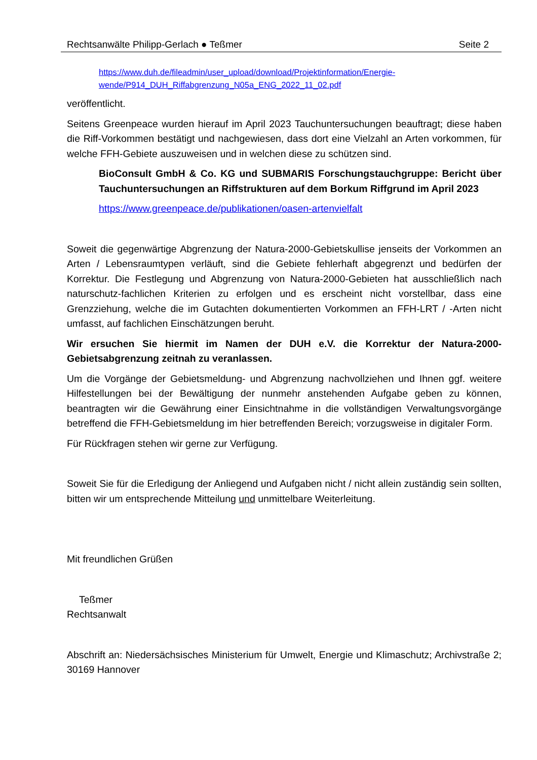Rechtsanwälte Philipp-Gerlach ● Teßmer Seite 2
https://www.duh.de/fileadmin/user_upload/download/Projektinformation/Energie-wende/P914_DUH_Riffabgrenzung_N05a_ENG_2022_11_02.pdf
veröffentlicht.
Seitens Greenpeace wurden hierauf im April 2023 Tauchuntersuchungen beauftragt; diese haben die Riff-Vorkommen bestätigt und nachgewiesen, dass dort eine Vielzahl an Arten vorkommen, für welche FFH-Gebiete auszuweisen und in welchen diese zu schützen sind.
BioConsult GmbH & Co. KG und SUBMARIS Forschungstauchgruppe: Bericht über Tauchuntersuchungen an Riffstrukturen auf dem Borkum Riffgrund im April 2023
https://www.greenpeace.de/publikationen/oasen-artenvielfalt
Soweit die gegenwärtige Abgrenzung der Natura-2000-Gebietskullise jenseits der Vorkommen an Arten / Lebensraumtypen verläuft, sind die Gebiete fehlerhaft abgegrenzt und bedürfen der Korrektur. Die Festlegung und Abgrenzung von Natura-2000-Gebieten hat ausschließlich nach naturschutz-fachlichen Kriterien zu erfolgen und es erscheint nicht vorstellbar, dass eine Grenzziehung, welche die im Gutachten dokumentierten Vorkommen an FFH-LRT / -Arten nicht umfasst, auf fachlichen Einschätzungen beruht.
Wir ersuchen Sie hiermit im Namen der DUH e.V. die Korrektur der Natura-2000-Gebietsabgrenzung zeitnah zu veranlassen.
Um die Vorgänge der Gebietsmeldung- und Abgrenzung nachvollziehen und Ihnen ggf. weitere Hilfestellungen bei der Bewältigung der nunmehr anstehenden Aufgabe geben zu können, beantragten wir die Gewährung einer Einsichtnahme in die vollständigen Verwaltungsvorgänge betreffend die FFH-Gebietsmeldung im hier betreffenden Bereich; vorzugsweise in digitaler Form.
Für Rückfragen stehen wir gerne zur Verfügung.
Soweit Sie für die Erledigung der Anliegend und Aufgaben nicht / nicht allein zuständig sein sollten, bitten wir um entsprechende Mitteilung und unmittelbare Weiterleitung.
Mit freundlichen Grüßen
Teßmer
Rechtsanwalt
Abschrift an: Niedersächsisches Ministerium für Umwelt, Energie und Klimaschutz; Archivstraße 2; 30169 Hannover